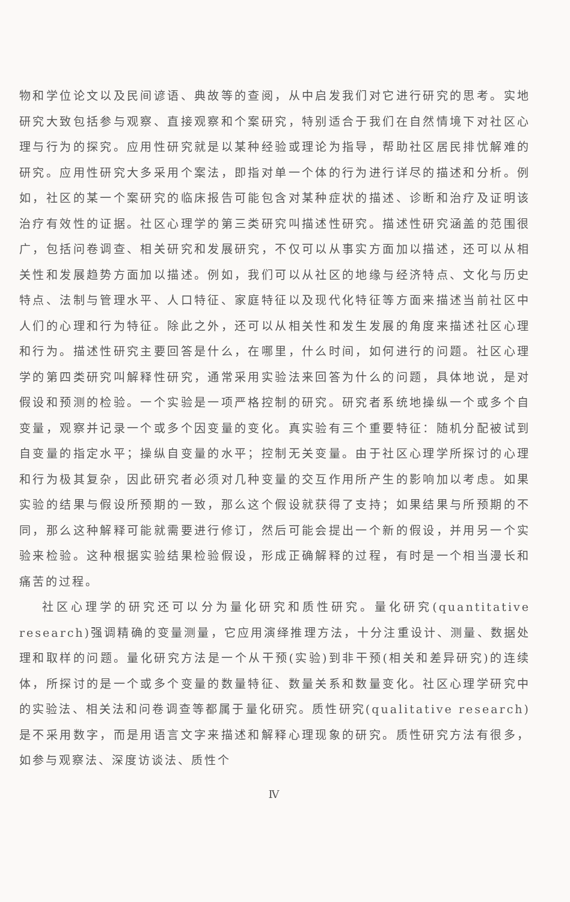物和学位论文以及民间谚语、典故等的查阅，从中启发我们对它进行研究的思考。实地研究大致包括参与观察、直接观察和个案研究，特别适合于我们在自然情境下对社区心理与行为的探究。应用性研究就是以某种经验或理论为指导，帮助社区居民排忧解难的研究。应用性研究大多采用个案法，即指对单一个体的行为进行详尽的描述和分析。例如，社区的某一个案研究的临床报告可能包含对某种症状的描述、诊断和治疗及证明该治疗有效性的证据。社区心理学的第三类研究叫描述性研究。描述性研究涵盖的范围很广，包括问卷调查、相关研究和发展研究，不仅可以从事实方面加以描述，还可以从相关性和发展趋势方面加以描述。例如，我们可以从社区的地缘与经济特点、文化与历史特点、法制与管理水平、人口特征、家庭特征以及现代化特征等方面来描述当前社区中人们的心理和行为特征。除此之外，还可以从相关性和发生发展的角度来描述社区心理和行为。描述性研究主要回答是什么，在哪里，什么时间，如何进行的问题。社区心理学的第四类研究叫解释性研究，通常采用实验法来回答为什么的问题，具体地说，是对假设和预测的检验。一个实验是一项严格控制的研究。研究者系统地操纵一个或多个自变量，观察并记录一个或多个因变量的变化。真实验有三个重要特征：随机分配被试到自变量的指定水平；操纵自变量的水平；控制无关变量。由于社区心理学所探讨的心理和行为极其复杂，因此研究者必须对几种变量的交互作用所产生的影响加以考虑。如果实验的结果与假设所预期的一致，那么这个假设就获得了支持；如果结果与所预期的不同，那么这种解释可能就需要进行修订，然后可能会提出一个新的假设，并用另一个实验来检验。这种根据实验结果检验假设，形成正确解释的过程，有时是一个相当漫长和痛苦的过程。
社区心理学的研究还可以分为量化研究和质性研究。量化研究(quantitative research)强调精确的变量测量，它应用演绎推理方法，十分注重设计、测量、数据处理和取样的问题。量化研究方法是一个从干预(实验)到非干预(相关和差异研究)的连续体，所探讨的是一个或多个变量的数量特征、数量关系和数量变化。社区心理学研究中的实验法、相关法和问卷调查等都属于量化研究。质性研究(qualitative research)是不采用数字，而是用语言文字来描述和解释心理现象的研究。质性研究方法有很多，如参与观察法、深度访谈法、质性个
Ⅳ